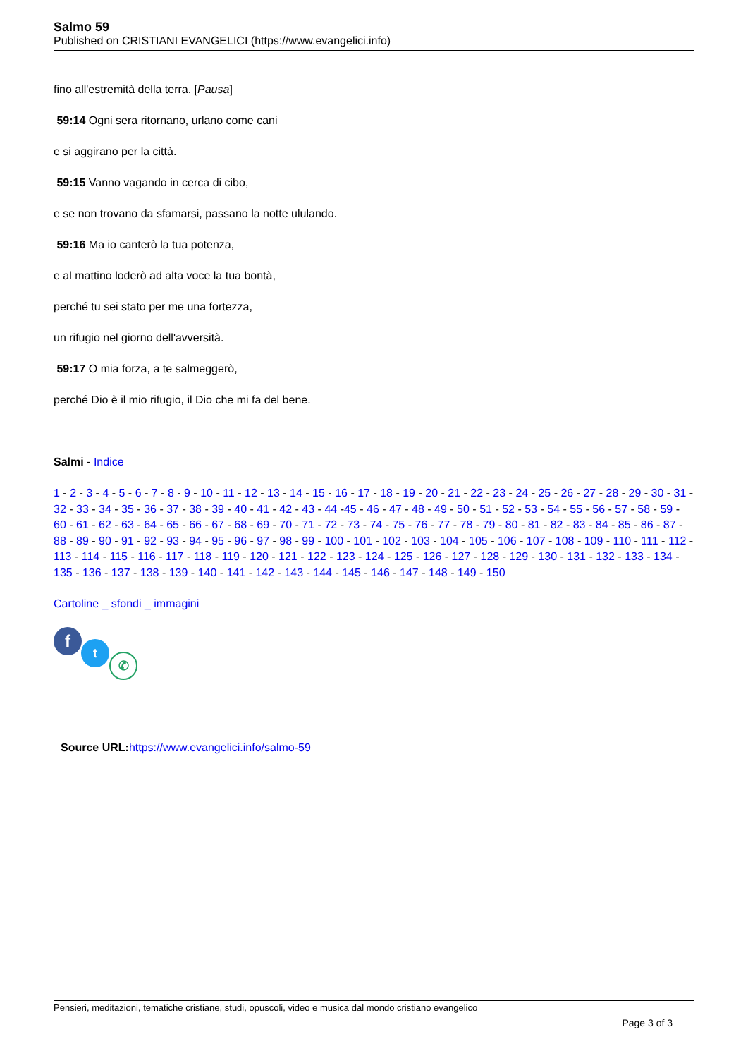Salmo 59
Published on CRISTIANI EVANGELICI (https://www.evangelici.info)
fino all'estremità della terra. [Pausa]
59:14 Ogni sera ritornano, urlano come cani
e si aggirano per la città.
59:15 Vanno vagando in cerca di cibo,
e se non trovano da sfamarsi, passano la notte ululando.
59:16 Ma io canterò la tua potenza,
e al mattino loderò ad alta voce la tua bontà,
perché tu sei stato per me una fortezza,
un rifugio nel giorno dell'avversità.
59:17 O mia forza, a te salmeggerò,
perché Dio è il mio rifugio, il Dio che mi fa del bene.
Salmi - Indice
1 - 2 - 3 - 4 - 5 - 6 - 7 - 8 - 9 - 10 - 11 - 12 - 13 - 14 - 15 - 16 - 17 - 18 - 19 - 20 - 21 - 22 - 23 - 24 - 25 - 26 - 27 - 28 - 29 - 30 - 31 - 32 - 33 - 34 - 35 - 36 - 37 - 38 - 39 - 40 - 41 - 42 - 43 - 44 -45 - 46 - 47 - 48 - 49 - 50 - 51 - 52 - 53 - 54 - 55 - 56 - 57 - 58 - 59 - 60 - 61 - 62 - 63 - 64 - 65 - 66 - 67 - 68 - 69 - 70 - 71 - 72 - 73 - 74 - 75 - 76 - 77 - 78 - 79 - 80 - 81 - 82 - 83 - 84 - 85 - 86 - 87 - 88 - 89 - 90 - 91 - 92 - 93 - 94 - 95 - 96 - 97 - 98 - 99 - 100 - 101 - 102 - 103 - 104 - 105 - 106 - 107 - 108 - 109 - 110 - 111 - 112 - 113 - 114 - 115 - 116 - 117 - 118 - 119 - 120 - 121 - 122 - 123 - 124 - 125 - 126 - 127 - 128 - 129 - 130 - 131 - 132 - 133 - 134 - 135 - 136 - 137 - 138 - 139 - 140 - 141 - 142 - 143 - 144 - 145 - 146 - 147 - 148 - 149 - 150
Cartoline _ sfondi _ immagini
f t
✆
Source URL: https://www.evangelici.info/salmo-59
Pensieri, meditazioni, tematiche cristiane, studi, opuscoli, video e musica dal mondo cristiano evangelico
Page 3 of 3